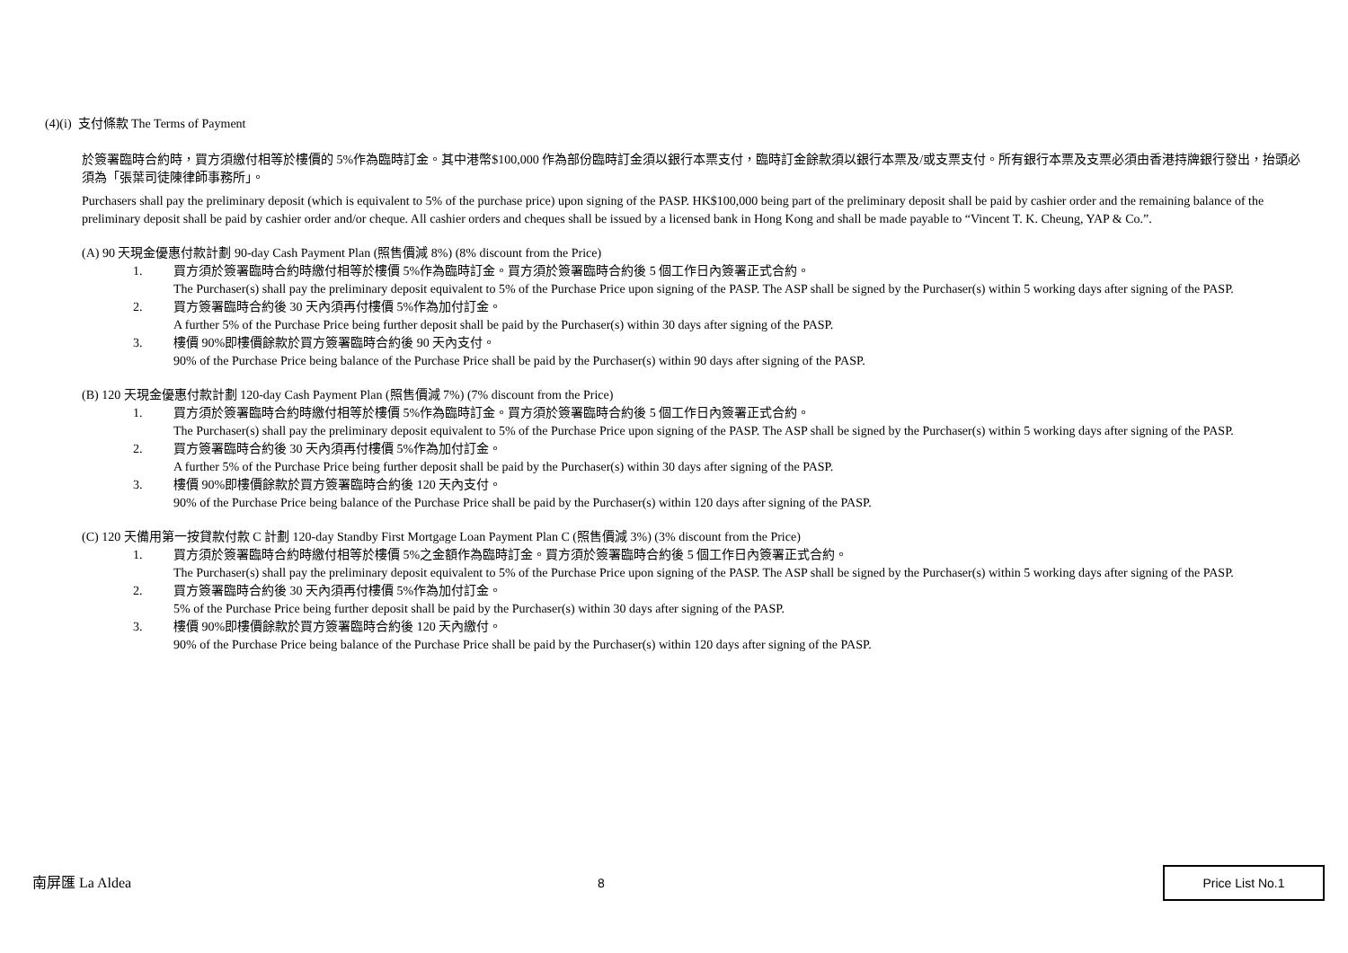(4)(i) 支付條款 The Terms of Payment
於簽署臨時合約時，買方須繳付相等於樓價的 5%作為臨時訂金。其中港幣$100,000 作為部份臨時訂金須以銀行本票支付，臨時訂金餘款須以銀行本票及/或支票支付。所有銀行本票及支票必須由香港持牌銀行發出，抬頭必須為「張葉司徒陳律師事務所」。
Purchasers shall pay the preliminary deposit (which is equivalent to 5% of the purchase price) upon signing of the PASP. HK$100,000 being part of the preliminary deposit shall be paid by cashier order and the remaining balance of the preliminary deposit shall be paid by cashier order and/or cheque. All cashier orders and cheques shall be issued by a licensed bank in Hong Kong and shall be made payable to “Vincent T. K. Cheung, YAP & Co.”.
(A) 90 天現金優惠付款計劃 90-day Cash Payment Plan (照售價減 8%) (8% discount from the Price)
1. 買方須於簽署臨時合約時繳付相等於樓價 5%作為臨時訂金。買方須於簽署臨時合約後 5 個工作日內簽署正式合約。
The Purchaser(s) shall pay the preliminary deposit equivalent to 5% of the Purchase Price upon signing of the PASP. The ASP shall be signed by the Purchaser(s) within 5 working days after signing of the PASP.
2. 買方簽署臨時合約後 30 天內須再付樓價 5%作為加付訂金。
A further 5% of the Purchase Price being further deposit shall be paid by the Purchaser(s) within 30 days after signing of the PASP.
3. 樓價 90%即樓價餘款於買方簽署臨時合約後 90 天內支付。
90% of the Purchase Price being balance of the Purchase Price shall be paid by the Purchaser(s) within 90 days after signing of the PASP.
(B) 120 天現金優惠付款計劃 120-day Cash Payment Plan (照售價減 7%) (7% discount from the Price)
1. 買方須於簽署臨時合約時繳付相等於樓價 5%作為臨時訂金。買方須於簽署臨時合約後 5 個工作日內簽署正式合約。
The Purchaser(s) shall pay the preliminary deposit equivalent to 5% of the Purchase Price upon signing of the PASP. The ASP shall be signed by the Purchaser(s) within 5 working days after signing of the PASP.
2. 買方簽署臨時合約後 30 天內須再付樓價 5%作為加付訂金。
A further 5% of the Purchase Price being further deposit shall be paid by the Purchaser(s) within 30 days after signing of the PASP.
3. 樓價 90%即樓價餘款於買方簽署臨時合約後 120 天內支付。
90% of the Purchase Price being balance of the Purchase Price shall be paid by the Purchaser(s) within 120 days after signing of the PASP.
(C) 120 天備用第一按貸款付款 C 計劃 120-day Standby First Mortgage Loan Payment Plan C (照售價減 3%) (3% discount from the Price)
1. 買方須於簽署臨時合約時繳付相等於樓價 5%之金額作為臨時訂金。買方須於簽署臨時合約後 5 個工作日內簽署正式合約。
The Purchaser(s) shall pay the preliminary deposit equivalent to 5% of the Purchase Price upon signing of the PASP. The ASP shall be signed by the Purchaser(s) within 5 working days after signing of the PASP.
2. 買方簽署臨時合約後 30 天內須再付樓價 5%作為加付訂金。
5% of the Purchase Price being further deposit shall be paid by the Purchaser(s) within 30 days after signing of the PASP.
3. 樓價 90%即樓價餘款於買方簽署臨時合約後 120 天內繳付。
90% of the Purchase Price being balance of the Purchase Price shall be paid by the Purchaser(s) within 120 days after signing of the PASP.
南屏匯 La Aldea 8 Price List No.1